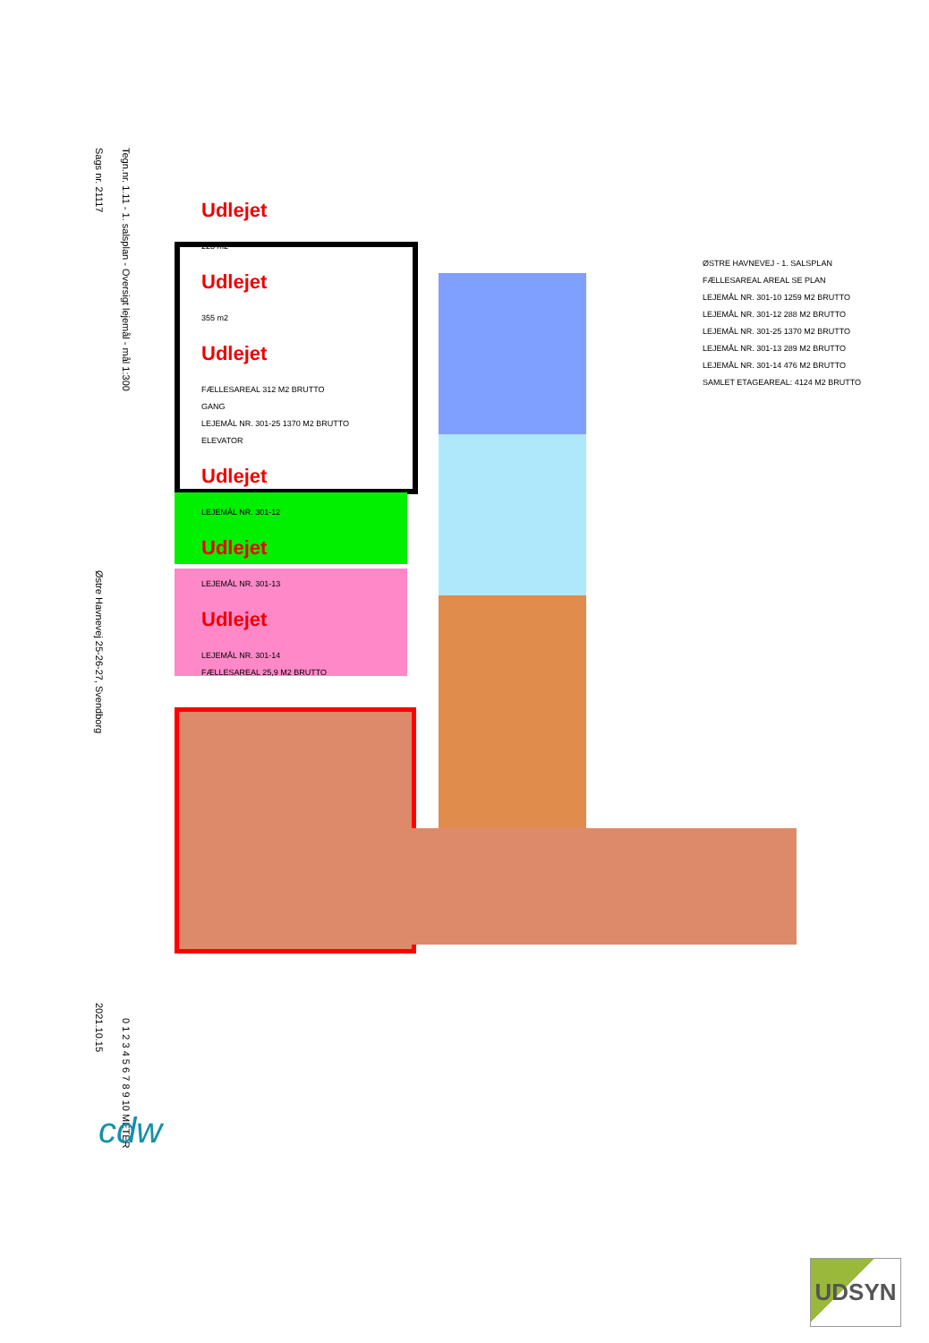Sags nr. 21117
Østre Havnevej 25-26-27, Svendborg
2021.10.15
Tegn.nr. 1.11 - 1. salsplan - Oversigt lejemål - mål 1:300
0 1 2 3 4 5 6 7 8 9 10 METER
Udlejet
223 m2
Udlejet
355 m2
Udlejet
FÆLLESAREAL 312 M2 BRUTTO
GANG
LEJEMÅL NR. 301-25 1370 M2 BRUTTO
ELEVATOR
Udlejet
LEJEMÅL NR. 301-12
Udlejet
LEJEMÅL NR. 301-13
Udlejet
LEJEMÅL NR. 301-14
FÆLLESAREAL 25,9 M2 BRUTTO
ØSTRE HAVNEVEJ - 1. SALSPLAN
FÆLLESAREAL AREAL SE PLAN
LEJEMÅL NR. 301-10 1259 M2 BRUTTO
LEJEMÅL NR. 301-12 288 M2 BRUTTO
LEJEMÅL NR. 301-25 1370 M2 BRUTTO
LEJEMÅL NR. 301-13 289 M2 BRUTTO
LEJEMÅL NR. 301-14 476 M2 BRUTTO
SAMLET ETAGEAREAL: 4124 M2 BRUTTO
cdw
UDSYN